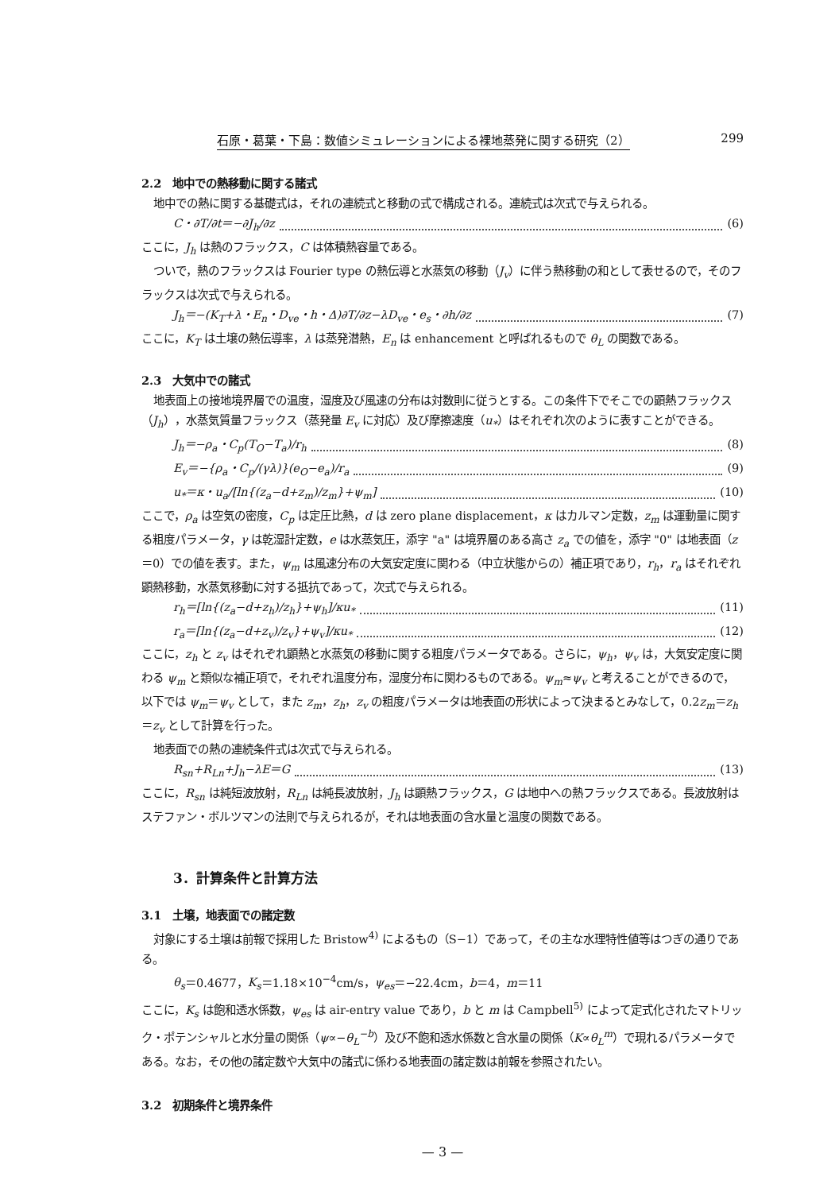石原・葛葉・下島：数値シミュレーションによる裸地蒸発に関する研究（2） 299
2.2　地中での熱移動に関する諸式
地中での熱に関する基礎式は，それの連続式と移動の式で構成される。連続式は次式で与えられる。
C・∂T/∂t＝−∂J<sub>h</sub>/∂z (6)
ここに，J<sub>h</sub> は熱のフラックス，C は体積熱容量である。
ついで，熱のフラックスは Fourier type の熱伝導と水蒸気の移動（J<sub>v</sub>）に伴う熱移動の和として表せるので，そのフラックスは次式で与えられる。
J<sub>h</sub>＝−(K<sub>T</sub>+λ・E<sub>n</sub>・D<sub>ve</sub>・h・Δ)∂T/∂z−λD<sub>ve</sub>・e<sub>s</sub>・∂h/∂z (7)
ここに，K<sub>T</sub> は土壌の熱伝導率，λ は蒸発潜熱，E<sub>n</sub> は enhancement と呼ばれるもので θ<sub>L</sub> の関数である。
2.3　大気中での諸式
地表面上の接地境界層での温度，湿度及び風速の分布は対数則に従うとする。この条件下でそこでの顕熱フラックス（J<sub>h</sub>），水蒸気質量フラックス（蒸発量 E<sub>v</sub> に対応）及び摩擦速度（u<sub>*</sub>）はそれぞれ次のように表すことができる。
J<sub>h</sub>＝−ρ<sub>a</sub>・C<sub>p</sub>(T<sub>O</sub>−T<sub>a</sub>)/r<sub>h</sub> (8)
E<sub>v</sub>＝−{ρ<sub>a</sub>・C<sub>p</sub>/(γλ)}(e<sub>O</sub>−e<sub>a</sub>)/r<sub>a</sub> (9)
u<sub>*</sub>＝κ・u<sub>a</sub>/[ln{(z<sub>a</sub>−d+z<sub>m</sub>)/z<sub>m</sub>}+ψ<sub>m</sub>] (10)
ここで，ρ<sub>a</sub> は空気の密度，C<sub>p</sub> は定圧比熱，d は zero plane displacement，κ はカルマン定数，z<sub>m</sub> は運動量に関する粗度パラメータ，γ は乾湿計定数，e は水蒸気圧，添字 "a" は境界層のある高さ z<sub>a</sub> での値を，添字 "0" は地表面（z＝0）での値を表す。また，ψ<sub>m</sub> は風速分布の大気安定度に関わる（中立状態からの）補正項であり，r<sub>h</sub>，r<sub>a</sub> はそれぞれ顕熱移動，水蒸気移動に対する抵抗であって，次式で与えられる。
r<sub>h</sub>＝[ln{(z<sub>a</sub>−d+z<sub>h</sub>)/z<sub>h</sub>}+ψ<sub>h</sub>]/κu<sub>*</sub> (11)
r<sub>a</sub>＝[ln{(z<sub>a</sub>−d+z<sub>v</sub>)/z<sub>v</sub>}+ψ<sub>v</sub>]/κu<sub>*</sub> (12)
ここに，z<sub>h</sub> と z<sub>v</sub> はそれぞれ顕熱と水蒸気の移動に関する粗度パラメータである。さらに，ψ<sub>h</sub>，ψ<sub>v</sub> は，大気安定度に関わる ψ<sub>m</sub> と類似な補正項で，それぞれ温度分布，湿度分布に関わるものである。ψ<sub>m</sub>≈ψ<sub>v</sub> と考えることができるので，以下では ψ<sub>m</sub>＝ψ<sub>v</sub> として，また z<sub>m</sub>，z<sub>h</sub>，z<sub>v</sub> の粗度パラメータは地表面の形状によって決まるとみなして，0.2z<sub>m</sub>＝z<sub>h</sub>＝z<sub>v</sub> として計算を行った。
地表面での熱の連続条件式は次式で与えられる。
R<sub>sn</sub>+R<sub>Ln</sub>+J<sub>h</sub>−λE＝G (13)
ここに，R<sub>sn</sub> は純短波放射，R<sub>Ln</sub> は純長波放射，J<sub>h</sub> は顕熱フラックス，G は地中への熱フラックスである。長波放射はステファン・ボルツマンの法則で与えられるが，それは地表面の含水量と温度の関数である。
3．計算条件と計算方法
3.1　土壌，地表面での諸定数
対象にする土壌は前報で採用した Bristow<sup>4)</sup> によるもの（S−1）であって，その主な水理特性値等はつぎの通りである。
θ<sub>s</sub>＝0.4677，K<sub>s</sub>＝1.18×10<sup>−4</sup>cm/s，ψ<sub>es</sub>＝−22.4cm，b＝4，m＝11
ここに，K<sub>s</sub> は飽和透水係数，ψ<sub>es</sub> は air-entry value であり，b と m は Campbell<sup>5)</sup> によって定式化されたマトリック・ポテンシャルと水分量の関係（ψ∝−θ<sub>L</sub><sup>−b</sup>）及び不飽和透水係数と含水量の関係（K∝θ<sub>L</sub><sup>m</sup>）で現れるパラメータである。なお，その他の諸定数や大気中の諸式に係わる地表面の諸定数は前報を参照されたい。
3.2　初期条件と境界条件
— 3 —